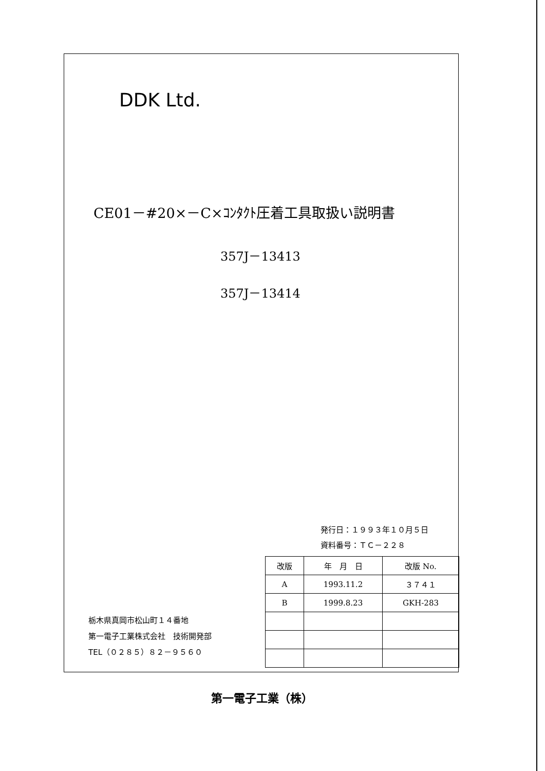DDK Ltd.
CE01－#20×－C×ｺﾝﾀｸﾄ圧着工具取扱い説明書
357J－13413
357J－13414
発行日：１９９３年１０月５日
資料番号：ＴＣ－２２８
栃木県真岡市松山町１４番地
第一電子工業株式会社　技術開発部
TEL（０２８５）８２－９５６０
| 改版 | 年 月 日 | 改版 No. |
| --- | --- | --- |
| A | 1993.11.2 | ３７４１ |
| B | 1999.8.23 | GKH-283 |
第一電子工業（株）